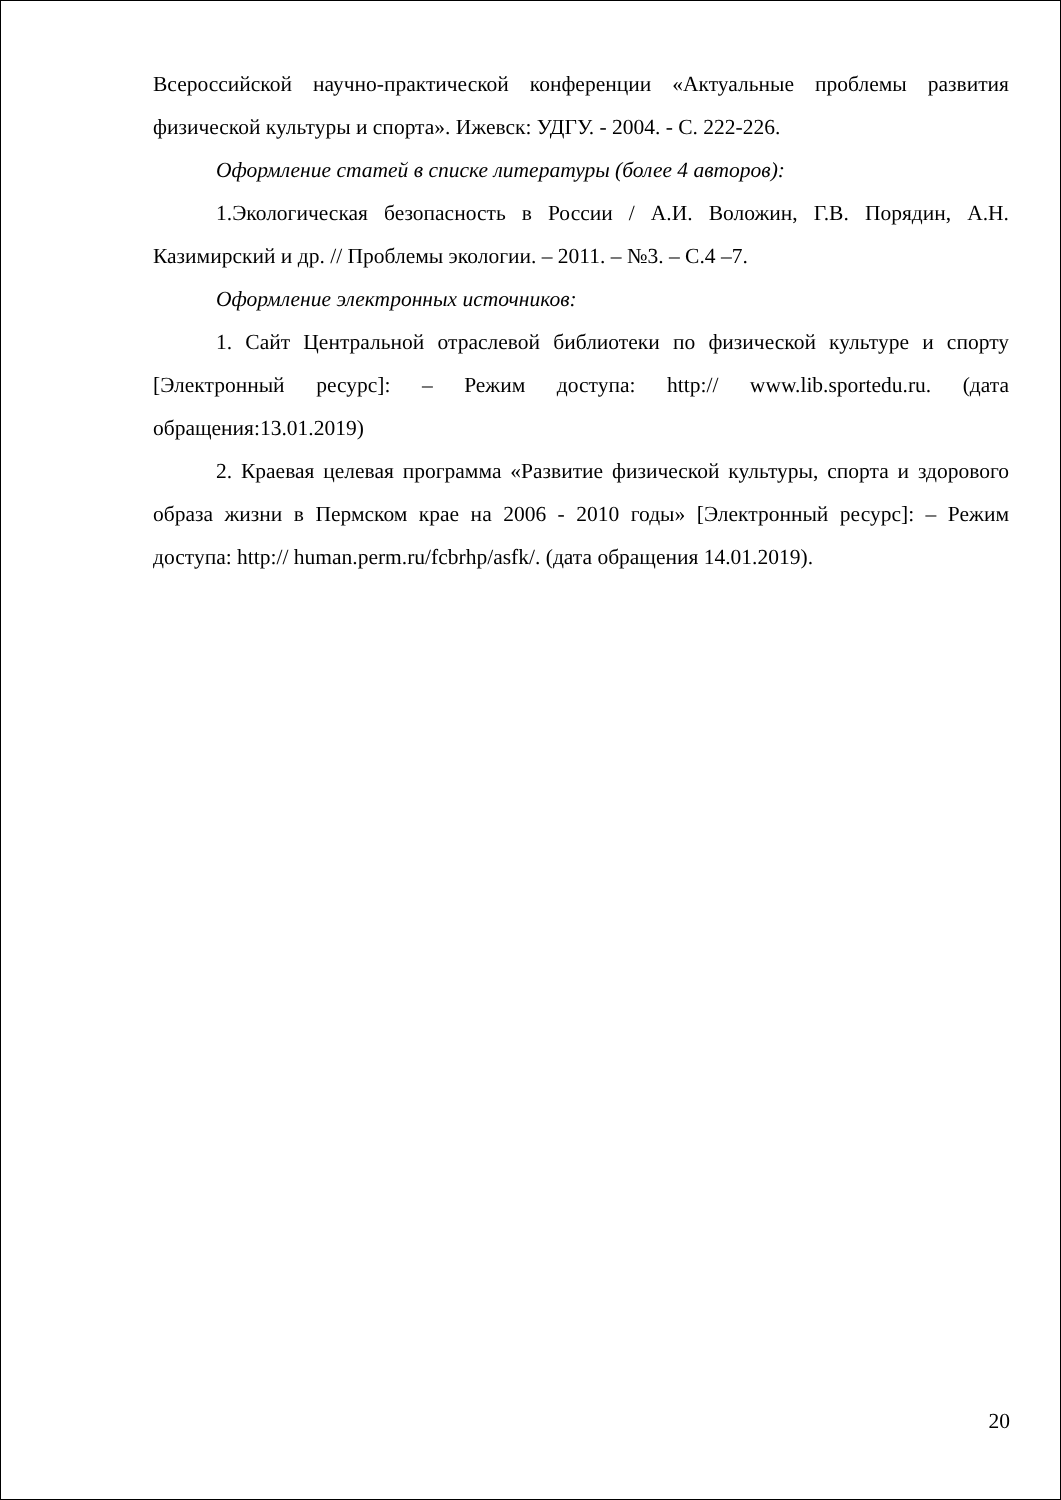Всероссийской научно-практической конференции «Актуальные проблемы развития физической культуры и спорта». Ижевск: УДГУ. - 2004. - С. 222-226.
Оформление статей в списке литературы (более 4 авторов):
1.Экологическая безопасность в России / А.И. Воложин, Г.В. Порядин, А.Н. Казимирский и др. // Проблемы экологии. – 2011. – №3. – С.4 –7.
Оформление электронных источников:
1. Сайт Центральной отраслевой библиотеки по физической культуре и спорту [Электронный ресурс]: – Режим доступа: http:// www.lib.sportedu.ru. (дата обращения:13.01.2019)
2. Краевая целевая программа «Развитие физической культуры, спорта и здорового образа жизни в Пермском крае на 2006 - 2010 годы» [Электронный ресурс]: – Режим доступа: http:// human.perm.ru/fcbrhp/asfk/. (дата обращения 14.01.2019).
20